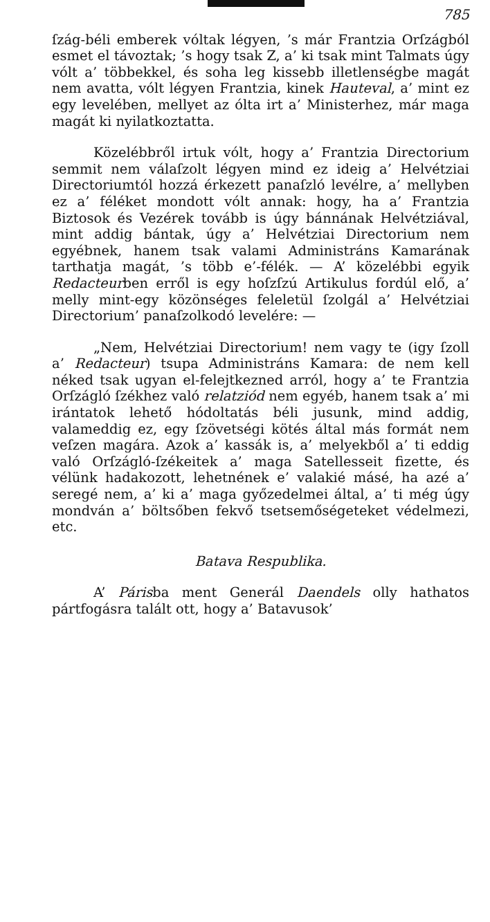785
ſzág-béli emberek vóltak légyen, ’s már Frantzia Orſzágból esmet el távoztak; ’s hogy tsak Z, a’ ki tsak mint Talmats úgy vólt a’ többekkel, és soha leg kissebb illetlenségbe magát nem avatta, vólt légyen Frantzia, kinek Hauteval, a’ mint ez egy levelében, mellyet az ólta irt a’ Ministerhez, már maga magát ki nyilatkoztatta.
Közelébbről irtuk vólt, hogy a’ Frantzia Directorium semmit nem válaſzolt légyen mind ez ideig a’ Helvétziai Directoriumtól hozzá érkezett panaſzló levélre, a’ mellyben ez a’ féléket mondott vólt annak: hogy, ha a’ Frantzia Biztosok és Vezérek tovább is úgy bánnának Helvétziával, mint addig bántak, úgy a’ Helvétziai Directorium nem egyébnek, hanem tsak valami Administráns Kamarának tarthatja magát, ’s több e’-félék. — A’ közelébbi egyik Redacteurben erről is egy hoſzſzú Artikulus fordúl elő, a’ melly mint-egy közönséges feleletül ſzolgál a’ Helvétziai Directorium’ panaſzolkodó levelére: —
„Nem, Helvétziai Directorium! nem vagy te (igy ſzoll a’ Redacteur) tsupa Administráns Kamara: de nem kell néked tsak ugyan el-felejtkezned arról, hogy a’ te Frantzia Orſzágló ſzékhez való relatziód nem egyéb, hanem tsak a’ mi irántatok lehető hódoltatás béli jusunk, mind addig, valameddig ez, egy ſzövetségi kötés által más formát nem veſzen magára. Azok a’ kassák is, a’ melyekből a’ ti eddig való Orſzágló-ſzékeitek a’ maga Satellesseit fizette, és vélünk hadakozott, lehetnének e’ valakié másé, ha azé a’ seregé nem, a’ ki a’ maga győzedelmei által, a’ ti még úgy mondván a’ böltsőben fekvő tsetsemőségeteket védelmezi, etc.
Batava Respublika.
A’ Párisba ment Generál Daendels olly hathatos pártfogásra talált ott, hogy a’ Batavusok’